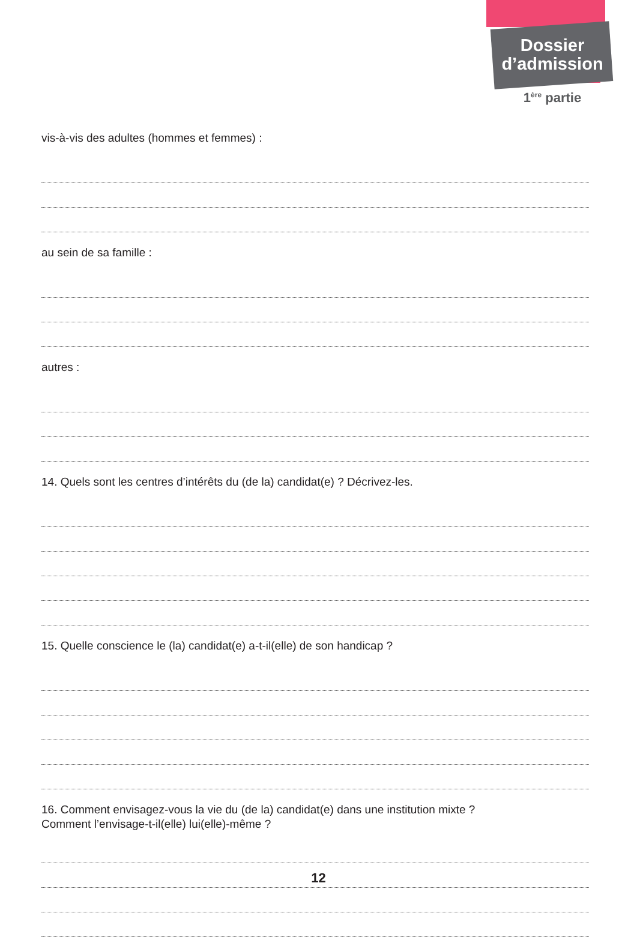Dossier
d’admission
1<sup>ère</sup> partie
vis-à-vis des adultes (hommes et femmes) :
au sein de sa famille :
autres :
14. Quels sont les centres d’intérêts du (de la) candidat(e) ? Décrivez-les.
15. Quelle conscience le (la) candidat(e) a-t-il(elle) de son handicap ?
16. Comment envisagez-vous la vie du (de la) candidat(e) dans une institution mixte ?
Comment l’envisage-t-il(elle) lui(elle)-même ?
12